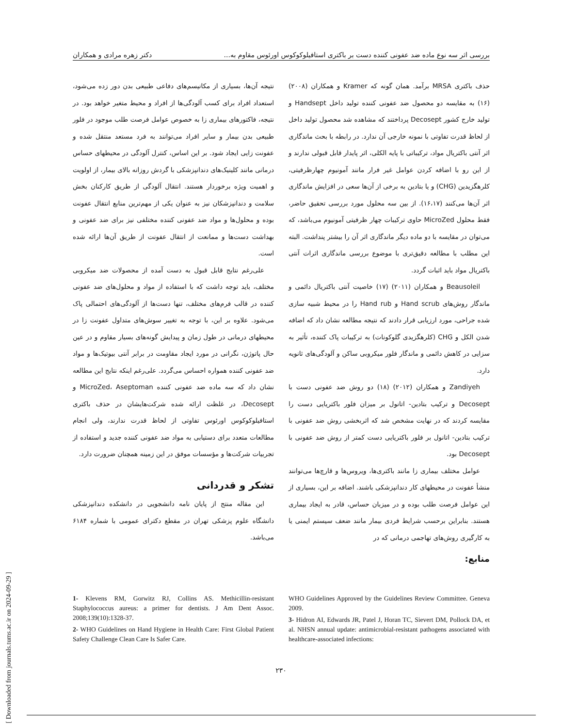بررسی اثر سه نوع ماده ضد عفونی کننده دست بر باکتری استافیلوکوکوس اورئوس مقاوم به... دکتر زهره مرادی و همکاران
حذف باکتری MRSA برآمد. همان گونه که Kramer و همکاران (۲۰۰۸) (۱۶) به مقایسه دو محصول ضد عفونی کننده تولید داخل Handsept و تولید خارج کشور Decosept پرداختند که مشاهده شد محصول تولید داخل از لحاظ قدرت تفاوتی با نمونه خارجی آن ندارد. در رابطه با بحث ماندگاری اثر آنتی باکتریال مواد، ترکیباتی با پایه الکلی، اثر پایدار قابل قبولی ندارند و از این رو با اضافه کردن عوامل غیر فرار مانند آمونیوم چهارظرفیتی، کلرهگزیدین (CHG) و یا بتادین به برخی از آن‌ها سعی در افزایش ماندگاری اثر آن‌ها می‌کنند (۱۶،۱۷). از بین سه محلول مورد بررسی تحقیق حاضر، فقط محلول MicroZed حاوی ترکیبات چهار ظرفیتی آمونیوم می‌باشد، که می‌توان در مقایسه با دو ماده دیگر ماندگاری اثر آن را بیشتر پنداشت. البته این مطلب با مطالعه دقیق‌تری با موضوع بررسی ماندگاری اثرات آنتی باکتریال مواد باید اثبات گردد.
Beausoleil و همکاران (۲۰۱۱) (۱۷) خاصیت آنتی باکتریال دائمی و ماندگار روش‌های Hand scrub و Hand rub را در محیط شبیه سازی شده جراحی، مورد ارزیابی قرار دادند که نتیجه مطالعه نشان داد که اضافه شدن الکل و CHG (کلرهگزیدی گلوکونات) به ترکیبات پاک کننده، تأثیر به سزایی در کاهش دائمی و ماندگار فلور میکروبی ساکن و آلودگی‌های ثانویه دارد.
Zandiyeh و همکاران (۲۰۱۲) (۱۸) دو روش ضد عفونی دست با Decosept و ترکیب بتادین- اتانول بر میزان فلور باکتریایی دست را مقایسه کردند که در نهایت مشخص شد که اثربخشی روش ضد عفونی با ترکیب بتادین- اتانول بر فلور باکتریایی دست کمتر از روش ضد عفونی با Decosept بود.
عوامل مختلف بیماری زا مانند باکتری‌ها، ویروس‌ها و قارچ‌ها می‌توانند منشأ عفونت در محیطهای کار دندانپزشکی باشند. اضافه بر این، بسیاری از این عوامل فرصت طلب بوده و در میزبان حساس، قادر به ایجاد بیماری هستند. بنابراین برحسب شرایط فردی بیمار مانند ضعف سیستم ایمنی یا به کارگیری روش‌های تهاجمی درمانی که در
منابع:
نتیجه آن‌ها، بسیاری از مکانیسم‌های دفاعی طبیعی بدن دور زده می‌شود، استعداد افراد برای کسب آلودگی‌ها از افراد و محیط متغیر خواهد بود. در نتیجه، فاکتورهای بیماری زا به خصوص عوامل فرصت طلب موجود در فلور طبیعی بدن بیمار و سایر افراد می‌توانند به فرد مستعد منتقل شده و عفونت زایی ایجاد شود. بر این اساس، کنترل آلودگی در محیطهای حساس درمانی مانند کلینیک‌های دندانپزشکی با گردش روزانه بالای بیمار، از اولویت و اهمیت ویژه برخوردار هستند. انتقال آلودگی از طریق کارکنان بخش سلامت و دندانپزشکان نیز به عنوان یکی از مهم‌ترین منابع انتقال عفونت بوده و محلول‌ها و مواد ضد عفونی کننده مختلفی نیز برای ضد عفونی و بهداشت دست‌ها و ممانعت از انتقال عفونت از طریق آن‌ها ارائه شده است.
علی‌رغم نتایج قابل قبول به دست آمده از محصولات ضد میکروبی مختلف، باید توجه داشت که با استفاده از مواد و محلول‌های ضد عفونی کننده در قالب فرم‌های مختلف، تنها دست‌ها از آلودگی‌های احتمالی پاک می‌شود. علاوه بر این، با توجه به تغییر سوش‌های متداول عفونت زا در محیطهای درمانی در طول زمان و پیدایش گونه‌های بسیار مقاوم و در عین حال پاتوژن، نگرانی در مورد ایجاد مقاومت در برابر آنتی بیوتیک‌ها و مواد ضد عفونی کننده همواره احساس می‌گردد. علی‌رغم اینکه نتایج این مطالعه نشان داد که سه ماده ضد عفونی کننده MicroZed، Aseptoman و Decosept، در غلظت ارائه شده شرکت‌هایشان در حذف باکتری استافیلوکوکوس اورئوس تفاوتی از لحاظ قدرت ندارند، ولی انجام مطالعات متعدد برای دستیابی به مواد ضد عفونی کننده جدید و استفاده از تجربیات شرکت‌ها و مؤسسات موفق در این زمینه همچنان ضرورت دارد.
تشکر و قدردانی
این مقاله منتج از پایان نامه دانشجویی در دانشکده دندانپزشکی دانشگاه علوم پزشکی تهران در مقطع دکترای عمومی با شماره ۶۱۸۴ می‌باشد.
WHO Guidelines Approved by the Guidelines Review Committee. Geneva 2009.
3- Hidron AI, Edwards JR, Patel J, Horan TC, Sievert DM, Pollock DA, et al. NHSN annual update: antimicrobial-resistant pathogens associated with healthcare-associated infections:
1- Klevens RM, Gorwitz RJ, Collins AS. Methicillin-resistant Staphylococcus aureus: a primer for dentists. J Am Dent Assoc. 2008;139(10):1328-37.
2- WHO Guidelines on Hand Hygiene in Health Care: First Global Patient Safety Challenge Clean Care Is Safer Care.
۲۳۰
[ Downloaded from journals.tums.ac.ir on 2024-09-29 ]